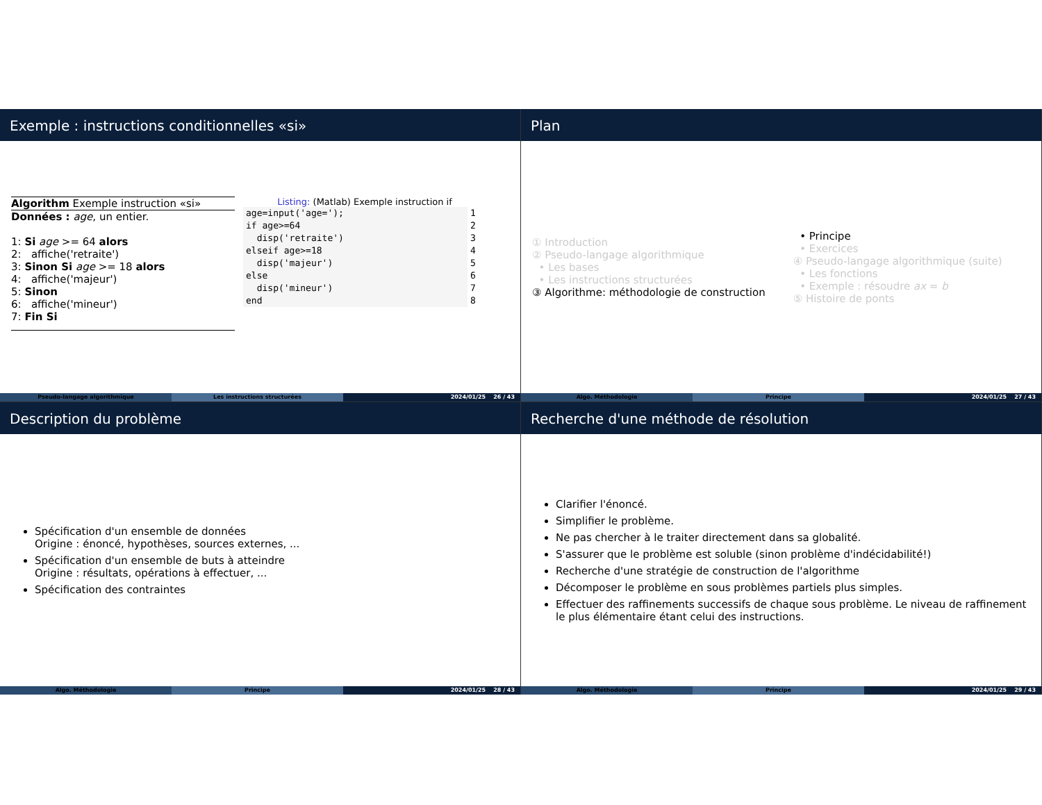Exemple : instructions conditionnelles «si»
Algorithm Exemple instruction «si»
Données : age, un entier.
1: Si age >= 64 alors
2: affiche('retraite')
3: Sinon Si age >= 18 alors
4: affiche('majeur')
5: Sinon
6: affiche('mineur')
7: Fin Si
Listing: (Matlab) Exemple instruction if
age=input('age=');
if age>=64
  disp('retraite')
elseif age>=18
  disp('majeur')
else
  disp('mineur')
end
1
2
3
4
5
6
7
8
Pseudo-langage algorithmique Les instructions structurées 2024/01/25 26 / 43
Plan
① Introduction
② Pseudo-langage algorithmique
• Les bases
• Les instructions structurées
③ Algorithme: méthodologie de construction
• Principe
• Exercices
④ Pseudo-langage algorithmique (suite)
• Les fonctions
• Exemple : résoudre ax = b
⑤ Histoire de ponts
Algo. Méthodologie Principe 2024/01/25 27 / 43
Description du problème
Spécification d'un ensemble de données
Origine : énoncé, hypothèses, sources externes, ...
Spécification d'un ensemble de buts à atteindre
Origine : résultats, opérations à effectuer, ...
Spécification des contraintes
Algo. Méthodologie Principe 2024/01/25 28 / 43
Recherche d'une méthode de résolution
Clarifier l'énoncé.
Simplifier le problème.
Ne pas chercher à le traiter directement dans sa globalité.
S'assurer que le problème est soluble (sinon problème d'indécidabilité!)
Recherche d'une stratégie de construction de l'algorithme
Décomposer le problème en sous problèmes partiels plus simples.
Effectuer des raffinements successifs de chaque sous problème. Le niveau de raffinement le plus élémentaire étant celui des instructions.
Algo. Méthodologie Principe 2024/01/25 29 / 43